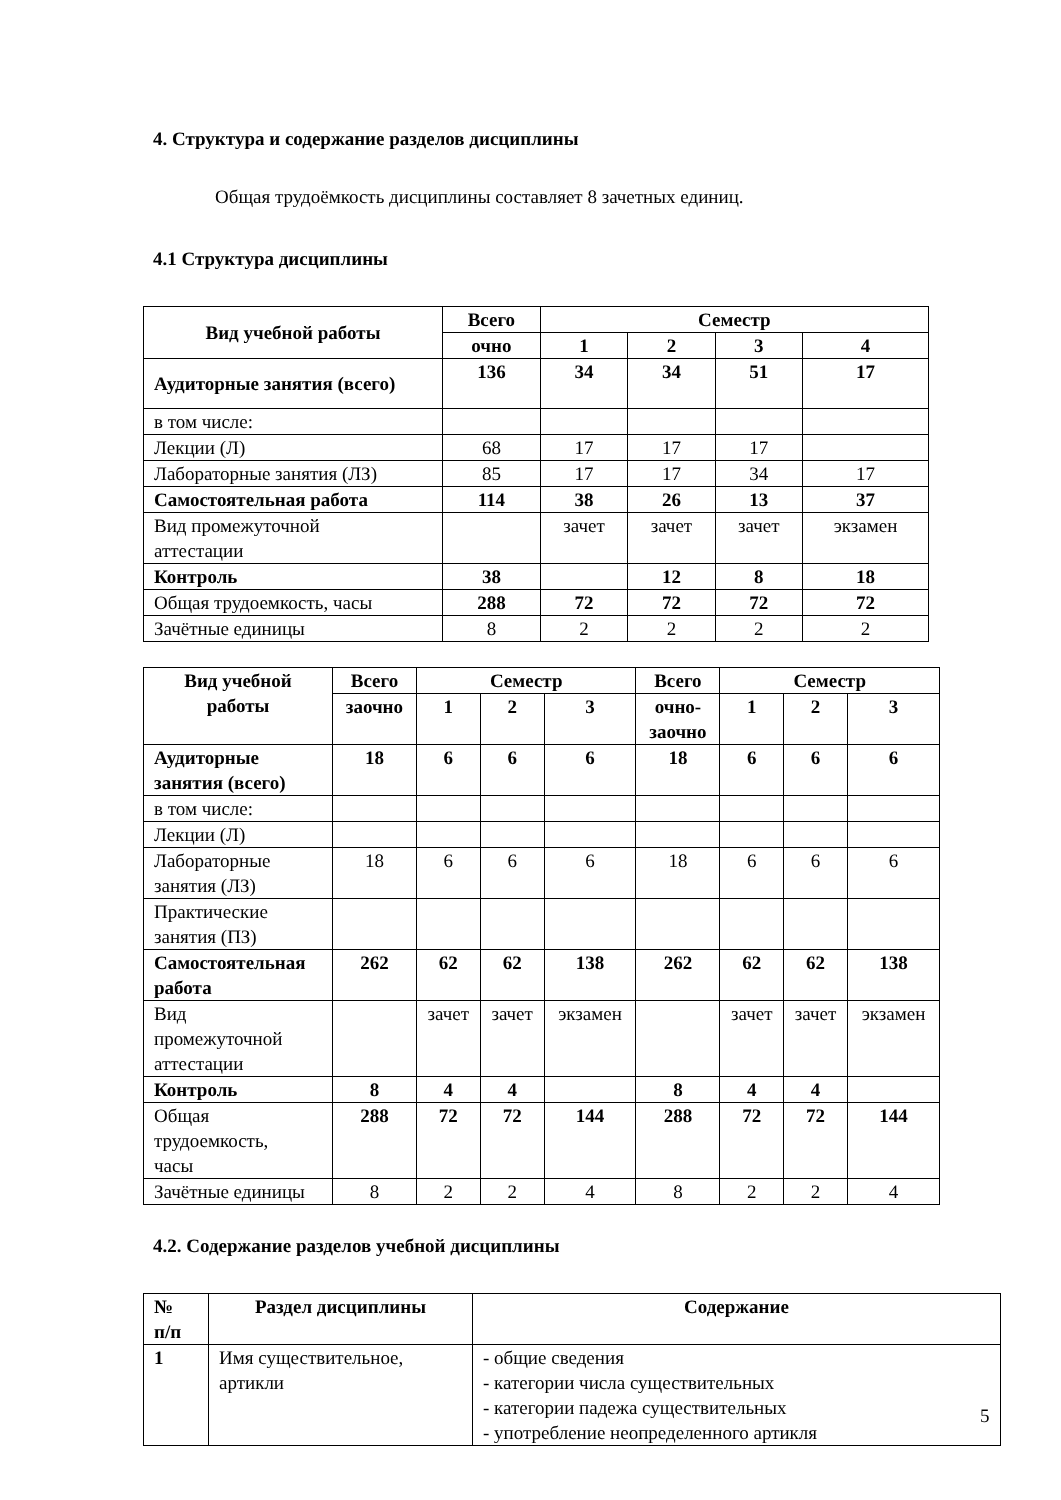4. Структура и содержание разделов дисциплины
Общая трудоёмкость дисциплины составляет 8 зачетных единиц.
4.1 Структура дисциплины
| Вид учебной работы | Всего | Семестр | | | |
| --- | --- | --- | --- | --- | --- |
| | очно | 1 | 2 | 3 | 4 |
| Аудиторные занятия (всего) | 136 | 34 | 34 | 51 | 17 |
| в том числе: | | | | | |
| Лекции (Л) | 68 | 17 | 17 | 17 | |
| Лабораторные занятия (ЛЗ) | 85 | 17 | 17 | 34 | 17 |
| Самостоятельная работа | 114 | 38 | 26 | 13 | 37 |
| Вид промежуточной аттестации | | зачет | зачет | зачет | экзамен |
| Контроль | 38 | | 12 | 8 | 18 |
| Общая трудоемкость, часы | 288 | 72 | 72 | 72 | 72 |
| Зачётные единицы | 8 | 2 | 2 | 2 | 2 |
| Вид учебной работы | Всего | Семестр | | | Всего | Семестр | | |
| --- | --- | --- | --- | --- | --- | --- | --- | --- |
| | заочно | 1 | 2 | 3 | очно- заочно | 1 | 2 | 3 |
| Аудиторные занятия (всего) | 18 | 6 | 6 | 6 | 18 | 6 | 6 | 6 |
| в том числе: | | | | | | | | |
| Лекции (Л) | | | | | | | | |
| Лабораторные занятия (ЛЗ) | 18 | 6 | 6 | 6 | 18 | 6 | 6 | 6 |
| Практические занятия (ПЗ) | | | | | | | | |
| Самостоятельная работа | 262 | 62 | 62 | 138 | 262 | 62 | 62 | 138 |
| Вид промежуточной аттестации | | зачет | зачет | экзамен | | зачет | зачет | экзамен |
| Контроль | 8 | 4 | 4 | | 8 | 4 | 4 | |
| Общая трудоемкость, часы | 288 | 72 | 72 | 144 | 288 | 72 | 72 | 144 |
| Зачётные единицы | 8 | 2 | 2 | 4 | 8 | 2 | 2 | 4 |
4.2. Содержание разделов учебной дисциплины
| № п/п | Раздел дисциплины | Содержание |
| --- | --- | --- |
| 1 | Имя существительное, артикли | - общие сведения - категории числа существительных - категории падежа существительных - употребление неопределенного артикля |
5